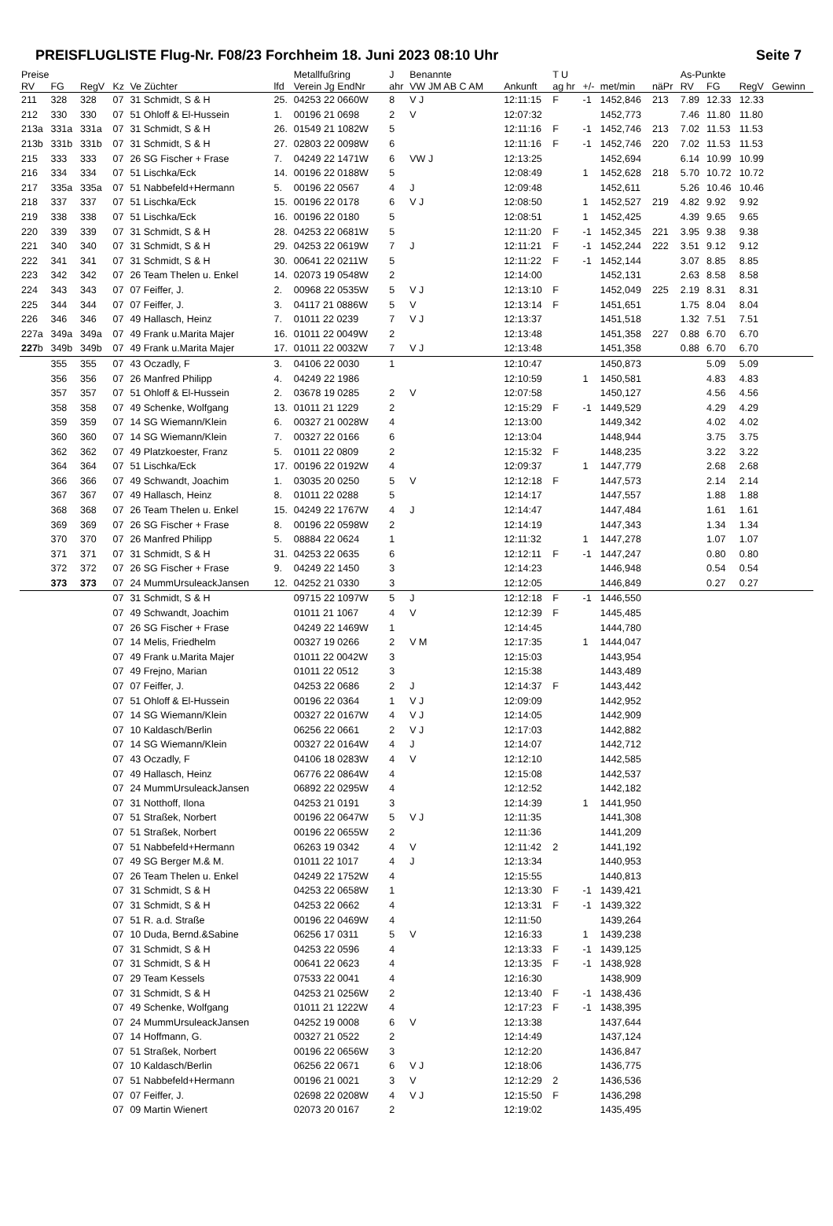PREISFLUGLISTE Flug-Nr. F08/23 Forchheim 18. Juni 2023 08:10 Uhr Seite 7
| Preise | | | | | | Metallfußring | | J | Benannte | | | T U | | | | As-Punkte | | | |
| --- | --- | --- | --- | --- | --- | --- | --- | --- | --- | --- | --- | --- | --- | --- | --- | --- | --- | --- | --- |
| RV | FG | RegV | Kz | Ve Züchter | lfd | Verein Jg EndNr | | ahr | VW JM AB C AM | | Ankunft | ag hr | +/- | met/min | näPr | RV | FG | RegV | Gewinn |
| 211 | 328 | 328 | 07 | 31 Schmidt, S & H | 25. | 04253 22 0660W | | 8 | V J | | 12:11:15 | F | -1 | 1452,846 | 213 | 7.89 | 12.33 | 12.33 | |
| 212 | 330 | 330 | 07 | 51 Ohloff & El-Hussein | 1. | 00196 21 0698 | | 2 | V | | 12:07:32 | | | 1452,773 | | 7.46 | 11.80 | 11.80 | |
| 213a | 331a | 331a | 07 | 31 Schmidt, S & H | 26. | 01549 21 1082W | | 5 | | | 12:11:16 | F | -1 | 1452,746 | 213 | 7.02 | 11.53 | 11.53 | |
| 213b | 331b | 331b | 07 | 31 Schmidt, S & H | 27. | 02803 22 0098W | | 6 | | | 12:11:16 | F | -1 | 1452,746 | 220 | 7.02 | 11.53 | 11.53 | |
| 215 | 333 | 333 | 07 | 26 SG Fischer + Frase | 7. | 04249 22 1471W | | 6 | VW J | | 12:13:25 | | | 1452,694 | | 6.14 | 10.99 | 10.99 | |
| 216 | 334 | 334 | 07 | 51 Lischka/Eck | 14. | 00196 22 0188W | | 5 | | | 12:08:49 | | 1 | 1452,628 | 218 | 5.70 | 10.72 | 10.72 | |
| 217 | 335a | 335a | 07 | 51 Nabbefeld+Hermann | 5. | 00196 22 0567 | | 4 | J | | 12:09:48 | | | 1452,611 | | 5.26 | 10.46 | 10.46 | |
| 218 | 337 | 337 | 07 | 51 Lischka/Eck | 15. | 00196 22 0178 | | 6 | V J | | 12:08:50 | | 1 | 1452,527 | 219 | 4.82 | 9.92 | 9.92 | |
| 219 | 338 | 338 | 07 | 51 Lischka/Eck | 16. | 00196 22 0180 | | 5 | | | 12:08:51 | | 1 | 1452,425 | | 4.39 | 9.65 | 9.65 | |
| 220 | 339 | 339 | 07 | 31 Schmidt, S & H | 28. | 04253 22 0681W | | 5 | | | 12:11:20 | F | -1 | 1452,345 | 221 | 3.95 | 9.38 | 9.38 | |
| 221 | 340 | 340 | 07 | 31 Schmidt, S & H | 29. | 04253 22 0619W | | 7 | J | | 12:11:21 | F | -1 | 1452,244 | 222 | 3.51 | 9.12 | 9.12 | |
| 222 | 341 | 341 | 07 | 31 Schmidt, S & H | 30. | 00641 22 0211W | | 5 | | | 12:11:22 | F | -1 | 1452,144 | | 3.07 | 8.85 | 8.85 | |
| 223 | 342 | 342 | 07 | 26 Team Thelen u. Enkel | 14. | 02073 19 0548W | | 2 | | | 12:14:00 | | | 1452,131 | | 2.63 | 8.58 | 8.58 | |
| 224 | 343 | 343 | 07 | 07 Feiffer, J. | 2. | 00968 22 0535W | | 5 | V J | | 12:13:10 | F | | 1452,049 | 225 | 2.19 | 8.31 | 8.31 | |
| 225 | 344 | 344 | 07 | 07 Feiffer, J. | 3. | 04117 21 0886W | | 5 | V | | 12:13:14 | F | | 1451,651 | | 1.75 | 8.04 | 8.04 | |
| 226 | 346 | 346 | 07 | 49 Hallasch, Heinz | 7. | 01011 22 0239 | | 7 | V J | | 12:13:37 | | | 1451,518 | | 1.32 | 7.51 | 7.51 | |
| 227a | 349a | 349a | 07 | 49 Frank u.Marita Majer | 16. | 01011 22 0049W | | 2 | | | 12:13:48 | | | 1451,358 | 227 | 0.88 | 6.70 | 6.70 | |
| 227 b | 349b | 349b | 07 | 49 Frank u.Marita Majer | 17. | 01011 22 0032W | | 7 | V J | | 12:13:48 | | | 1451,358 | | 0.88 | 6.70 | 6.70 | |
| | 355 | 355 | 07 | 43 Oczadly, F | 3. | 04106 22 0030 | | 1 | | | 12:10:47 | | | 1450,873 | | | 5.09 | 5.09 | |
| | 356 | 356 | 07 | 26 Manfred Philipp | 4. | 04249 22 1986 | | | | | 12:10:59 | | 1 | 1450,581 | | | 4.83 | 4.83 | |
| | 357 | 357 | 07 | 51 Ohloff & El-Hussein | 2. | 03678 19 0285 | | 2 | V | | 12:07:58 | | | 1450,127 | | | 4.56 | 4.56 | |
| | 358 | 358 | 07 | 49 Schenke, Wolfgang | 13. | 01011 21 1229 | | 2 | | | 12:15:29 | F | -1 | 1449,529 | | | 4.29 | 4.29 | |
| | 359 | 359 | 07 | 14 SG Wiemann/Klein | 6. | 00327 21 0028W | | 4 | | | 12:13:00 | | | 1449,342 | | | 4.02 | 4.02 | |
| | 360 | 360 | 07 | 14 SG Wiemann/Klein | 7. | 00327 22 0166 | | 6 | | | 12:13:04 | | | 1448,944 | | | 3.75 | 3.75 | |
| | 362 | 362 | 07 | 49 Platzkoester, Franz | 5. | 01011 22 0809 | | 2 | | | 12:15:32 | F | | 1448,235 | | | 3.22 | 3.22 | |
| | 364 | 364 | 07 | 51 Lischka/Eck | 17. | 00196 22 0192W | | 4 | | | 12:09:37 | | 1 | 1447,779 | | | 2.68 | 2.68 | |
| | 366 | 366 | 07 | 49 Schwandt, Joachim | 1. | 03035 20 0250 | | 5 | V | | 12:12:18 | F | | 1447,573 | | | 2.14 | 2.14 | |
| | 367 | 367 | 07 | 49 Hallasch, Heinz | 8. | 01011 22 0288 | | 5 | | | 12:14:17 | | | 1447,557 | | | 1.88 | 1.88 | |
| | 368 | 368 | 07 | 26 Team Thelen u. Enkel | 15. | 04249 22 1767W | | 4 | J | | 12:14:47 | | | 1447,484 | | | 1.61 | 1.61 | |
| | 369 | 369 | 07 | 26 SG Fischer + Frase | 8. | 00196 22 0598W | | 2 | | | 12:14:19 | | | 1447,343 | | | 1.34 | 1.34 | |
| | 370 | 370 | 07 | 26 Manfred Philipp | 5. | 08884 22 0624 | | 1 | | | 12:11:32 | | 1 | 1447,278 | | | 1.07 | 1.07 | |
| | 371 | 371 | 07 | 31 Schmidt, S & H | 31. | 04253 22 0635 | | 6 | | | 12:12:11 | F | -1 | 1447,247 | | | 0.80 | 0.80 | |
| | 372 | 372 | 07 | 26 SG Fischer + Frase | 9. | 04249 22 1450 | | 3 | | | 12:14:23 | | | 1446,948 | | | 0.54 | 0.54 | |
| | 373 | 373 | 07 | 24 MummUrsuleackJansen | 12. | 04252 21 0330 | | 3 | | | 12:12:05 | | | 1446,849 | | | 0.27 | 0.27 | |
| | | | 07 | 31 Schmidt, S & H | | 09715 22 1097W | | 5 | J | | 12:12:18 | F | -1 | 1446,550 | | | | | |
| | | | 07 | 49 Schwandt, Joachim | | 01011 21 1067 | | 4 | V | | 12:12:39 | F | | 1445,485 | | | | | |
| | | | 07 | 26 SG Fischer + Frase | | 04249 22 1469W | | 1 | | | 12:14:45 | | | 1444,780 | | | | | |
| | | | 07 | 14 Melis, Friedhelm | | 00327 19 0266 | | 2 | V M | | 12:17:35 | | 1 | 1444,047 | | | | | |
| | | | 07 | 49 Frank u.Marita Majer | | 01011 22 0042W | | 3 | | | 12:15:03 | | | 1443,954 | | | | | |
| | | | 07 | 49 Frejno, Marian | | 01011 22 0512 | | 3 | | | 12:15:38 | | | 1443,489 | | | | | |
| | | | 07 | 07 Feiffer, J. | | 04253 22 0686 | | 2 | J | | 12:14:37 | F | | 1443,442 | | | | | |
| | | | 07 | 51 Ohloff & El-Hussein | | 00196 22 0364 | | 1 | V J | | 12:09:09 | | | 1442,952 | | | | | |
| | | | 07 | 14 SG Wiemann/Klein | | 00327 22 0167W | | 4 | V J | | 12:14:05 | | | 1442,909 | | | | | |
| | | | 07 | 10 Kaldasch/Berlin | | 06256 22 0661 | | 2 | V J | | 12:17:03 | | | 1442,882 | | | | | |
| | | | 07 | 14 SG Wiemann/Klein | | 00327 22 0164W | | 4 | J | | 12:14:07 | | | 1442,712 | | | | | |
| | | | 07 | 43 Oczadly, F | | 04106 18 0283W | | 4 | V | | 12:12:10 | | | 1442,585 | | | | | |
| | | | 07 | 49 Hallasch, Heinz | | 06776 22 0864W | | 4 | | | 12:15:08 | | | 1442,537 | | | | | |
| | | | 07 | 24 MummUrsuleackJansen | | 06892 22 0295W | | 4 | | | 12:12:52 | | | 1442,182 | | | | | |
| | | | 07 | 31 Notthoff, Ilona | | 04253 21 0191 | | 3 | | | 12:14:39 | | 1 | 1441,950 | | | | | |
| | | | 07 | 51 Straßek, Norbert | | 00196 22 0647W | | 5 | V J | | 12:11:35 | | | 1441,308 | | | | | |
| | | | 07 | 51 Straßek, Norbert | | 00196 22 0655W | | 2 | | | 12:11:36 | | | 1441,209 | | | | | |
| | | | 07 | 51 Nabbefeld+Hermann | | 06263 19 0342 | | 4 | V | | 12:11:42 | 2 | | 1441,192 | | | | | |
| | | | 07 | 49 SG Berger M.& M. | | 01011 22 1017 | | 4 | J | | 12:13:34 | | | 1440,953 | | | | | |
| | | | 07 | 26 Team Thelen u. Enkel | | 04249 22 1752W | | 4 | | | 12:15:55 | | | 1440,813 | | | | | |
| | | | 07 | 31 Schmidt, S & H | | 04253 22 0658W | | 1 | | | 12:13:30 | F | -1 | 1439,421 | | | | | |
| | | | 07 | 31 Schmidt, S & H | | 04253 22 0662 | | 4 | | | 12:13:31 | F | -1 | 1439,322 | | | | | |
| | | | 07 | 51 R. a.d. Straße | | 00196 22 0469W | | 4 | | | 12:11:50 | | | 1439,264 | | | | | |
| | | | 07 | 10 Duda, Bernd.&Sabine | | 06256 17 0311 | | 5 | V | | 12:16:33 | | 1 | 1439,238 | | | | | |
| | | | 07 | 31 Schmidt, S & H | | 04253 22 0596 | | 4 | | | 12:13:33 | F | -1 | 1439,125 | | | | | |
| | | | 07 | 31 Schmidt, S & H | | 00641 22 0623 | | 4 | | | 12:13:35 | F | -1 | 1438,928 | | | | | |
| | | | 07 | 29 Team Kessels | | 07533 22 0041 | | 4 | | | 12:16:30 | | | 1438,909 | | | | | |
| | | | 07 | 31 Schmidt, S & H | | 04253 21 0256W | | 2 | | | 12:13:40 | F | -1 | 1438,436 | | | | | |
| | | | 07 | 49 Schenke, Wolfgang | | 01011 21 1222W | | 4 | | | 12:17:23 | F | -1 | 1438,395 | | | | | |
| | | | 07 | 24 MummUrsuleackJansen | | 04252 19 0008 | | 6 | V | | 12:13:38 | | | 1437,644 | | | | | |
| | | | 07 | 14 Hoffmann, G. | | 00327 21 0522 | | 2 | | | 12:14:49 | | | 1437,124 | | | | | |
| | | | 07 | 51 Straßek, Norbert | | 00196 22 0656W | | 3 | | | 12:12:20 | | | 1436,847 | | | | | |
| | | | 07 | 10 Kaldasch/Berlin | | 06256 22 0671 | | 6 | V J | | 12:18:06 | | | 1436,775 | | | | | |
| | | | 07 | 51 Nabbefeld+Hermann | | 00196 21 0021 | | 3 | V | | 12:12:29 | 2 | | 1436,536 | | | | | |
| | | | 07 | 07 Feiffer, J. | | 02698 22 0208W | | 4 | V J | | 12:15:50 | F | | 1436,298 | | | | | |
| | | | 07 | 09 Martin Wienert | | 02073 20 0167 | | 2 | | | 12:19:02 | | | 1435,495 | | | | | |